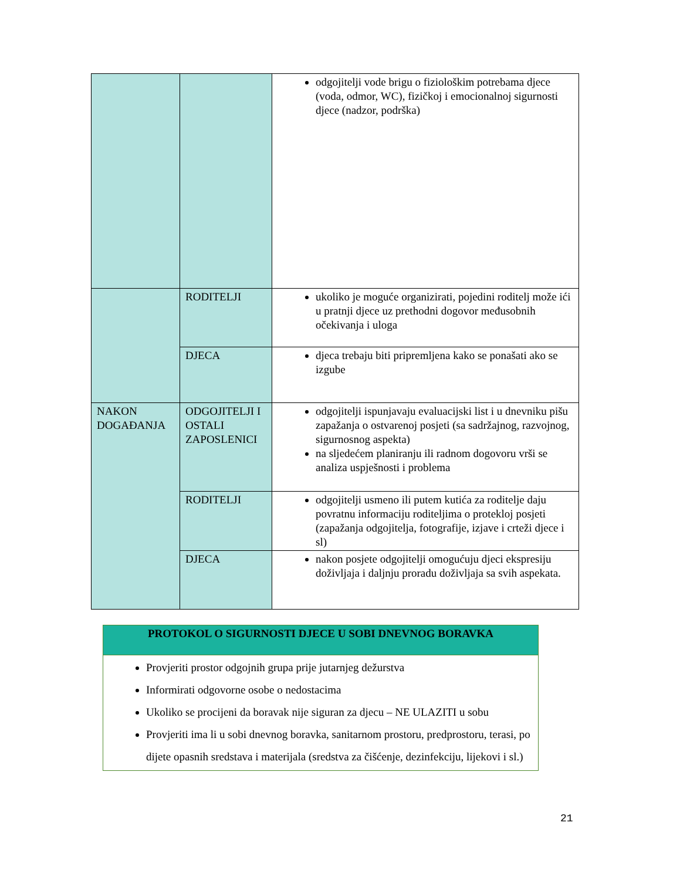| | | odgojitelji vode brigu o fiziološkim potrebama djece (voda, odmor, WC), fizičkoj i emocionalnoj sigurnosti djece (nadzor, podrška) |
| | RODITELJI | ukoliko je moguće organizirati, pojedini roditelj može ići u pratnji djece uz prethodni dogovor međusobnih očekivanja i uloga |
| | DJECA | djeca trebaju biti pripremljena kako se ponašati ako se izgube |
| NAKON DOGAĐANJA | ODGOJITELJI I OSTALI ZAPOSLENICI | odgojitelji ispunjavaju evaluacijski list i u dnevniku pišu zapažanja o ostvarenoj posjeti (sa sadržajnog, razvojnog, sigurnosnog aspekta) na sljedećem planiranju ili radnom dogovoru vrši se analiza uspješnosti i problema |
| | RODITELJI | odgojitelji usmeno ili putem kutića za roditelje daju povratnu informaciju roditeljima o protekloj posjeti (zapažanja odgojitelja, fotografije, izjave i crteži djece i sl) |
| | DJECA | nakon posjete odgojitelji omogućuju djeci ekspresiju doživljaja i daljnju proradu doživljaja sa svih aspekata. |
PROTOKOL O SIGURNOSTI DJECE U SOBI DNEVNOG BORAVKA
Provjeriti prostor odgojnih grupa prije jutarnjeg dežurstva
Informirati odgovorne osobe o nedostacima
Ukoliko se procijeni da boravak nije siguran za djecu – NE ULAZITI u sobu
Provjeriti ima li u sobi dnevnog boravka, sanitarnom prostoru, predprostoru, terasi, po dijete opasnih sredstava i materijala (sredstva za čišćenje, dezinfekciju, lijekovi i sl.)
21